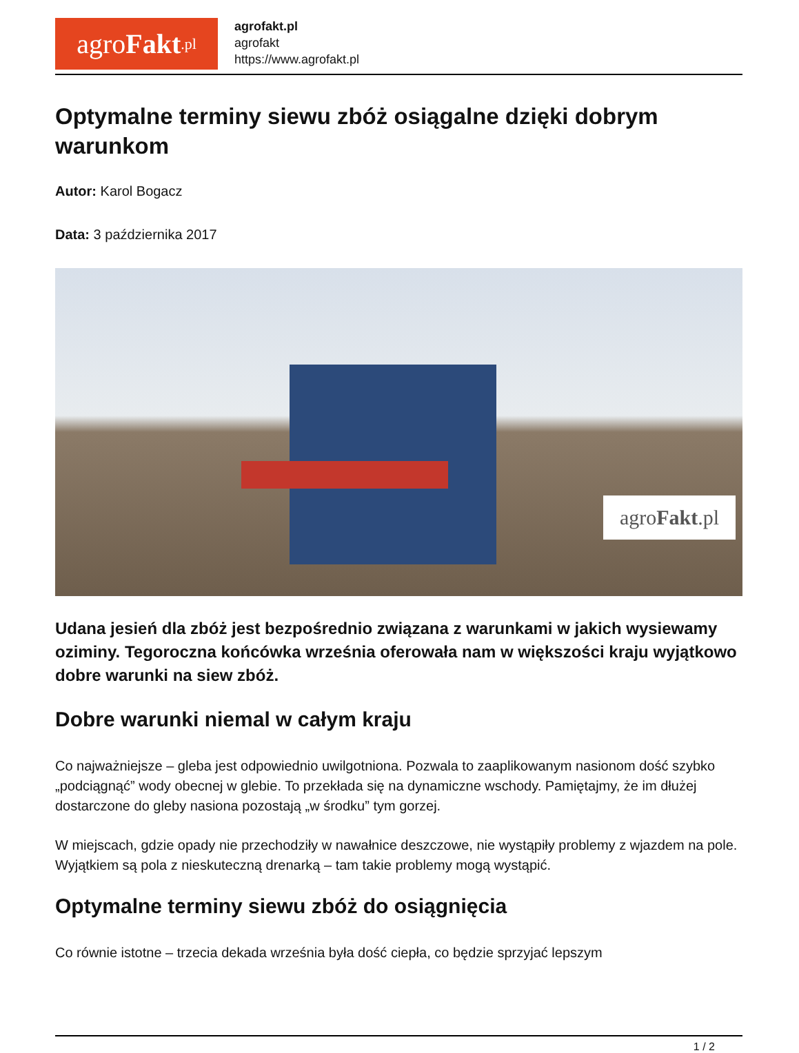agro Fakt.pl
agrofakt.pl
agrofakt
https://www.agrofakt.pl
Optymalne terminy siewu zbóż osiągalne dzięki dobrym warunkom
Autor: Karol Bogacz
Data: 3 października 2017
agro Fakt.pl
Udana jesień dla zbóż jest bezpośrednio związana z warunkami w jakich wysiewamy oziminy. Tegoroczna końcówka września oferowała nam w większości kraju wyjątkowo dobre warunki na siew zbóż.
Dobre warunki niemal w całym kraju
Co najważniejsze – gleba jest odpowiednio uwilgotniona. Pozwala to zaaplikowanym nasionom dość szybko „podciągnąć” wody obecnej w glebie. To przekłada się na dynamiczne wschody. Pamiętajmy, że im dłużej dostarczone do gleby nasiona pozostają „w środku” tym gorzej.
W miejscach, gdzie opady nie przechodziły w nawałnice deszczowe, nie wystąpiły problemy z wjazdem na pole. Wyjątkiem są pola z nieskuteczną drenarką – tam takie problemy mogą wystąpić.
Optymalne terminy siewu zbóż do osiągnięcia
Co równie istotne – trzecia dekada września była dość ciepła, co będzie sprzyjać lepszym
1 / 2